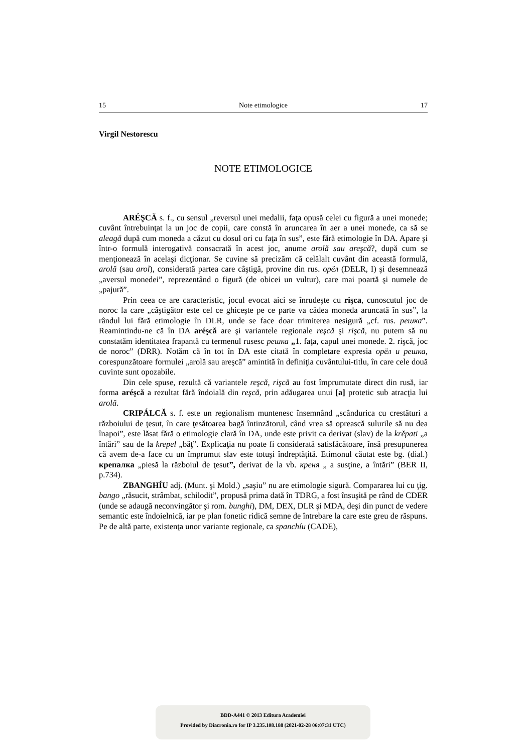15 Note etimologice 17
Virgil Nestorescu
NOTE ETIMOLOGICE
ARÉŞCĂ s. f., cu sensul „reversul unei medalii, faţa opusă celei cu figură a unei monede; cuvânt întrebuinţat la un joc de copii, care constă în aruncarea în aer a unei monede, ca să se aleagă după cum moneda a căzut cu dosul ori cu faţa în sus”, este fără etimologie în DA. Apare şi într-o formulă interogativă consacrată în acest joc, anume arolă sau areşcă?, după cum se menţionează în acelaşi dicţionar. Se cuvine să precizăm că celălalt cuvânt din această formulă, arolă (sau arol), considerată partea care câştigă, provine din rus. орёл (DELR, I) şi desemnează „aversul monedei”, reprezentând o figură (de obicei un vultur), care mai poartă şi numele de „pajură”.
Prin ceea ce are caracteristic, jocul evocat aici se înrudeşte cu rişca, cunoscutul joc de noroc la care „câştigător este cel ce ghiceşte pe ce parte va cădea moneda aruncată în sus”, la rândul lui fără etimologie în DLR, unde se face doar trimiterea nesigură „cf. rus. решка”. Reamintindu-ne că în DA aréşcă are şi variantele regionale reşcă şi rişcă, nu putem să nu constatăm identitatea frapantă cu termenul rusesc решка „1. faţa, capul unei monede. 2. rişcă, joc de noroc” (DRR). Notăm că în tot în DA este citată în completare expresia орёл и решка, corespunzătoare formulei „arolă sau areşcă” amintită în definiţia cuvântului-titlu, în care cele două cuvinte sunt opozabile.
Din cele spuse, rezultă că variantele reşcă, rişcă au fost împrumutate direct din rusă, iar forma aréşcă a rezultat fără îndoială din reşcă, prin adăugarea unui [a] protetic sub atracţia lui arolă.
CRIPÁLCĂ s. f. este un regionalism muntenesc însemnând „scândurica cu crestături a războiului de ţesut, în care ţesătoarea bagă întinzătorul, când vrea să oprească sulurile să nu dea înapoi”, este lăsat fără o etimologie clară în DA, unde este privit ca derivat (slav) de la krěpati „a întări” sau de la krepel „băţ”. Explicaţia nu poate fi considerată satisfăcătoare, însă presupunerea că avem de-a face cu un împrumut slav este totuşi îndreptăţită. Etimonul căutat este bg. (dial.) крепалка „piesă la războiul de ţesut”, derivat de la vb. креня „ a susţine, a întări” (BER II, p.734).
ZBANGHÍU adj. (Munt. şi Mold.) „saşiu” nu are etimologie sigură. Compararea lui cu ţig. bango „răsucit, strâmbat, schilodit”, propusă prima dată în TDRG, a fost însuşită pe rând de CDER (unde se adaugă neconvingător şi rom. bunghi), DM, DEX, DLR şi MDA, deşi din punct de vedere semantic este îndoielnică, iar pe plan fonetic ridică semne de întrebare la care este greu de răspuns. Pe de altă parte, existenţa unor variante regionale, ca spanchíu (CADE),
BDD-A441 © 2013 Editura Academiei
Provided by Diacronia.ro for IP 3.235.108.188 (2021-02-28 06:07:31 UTC)